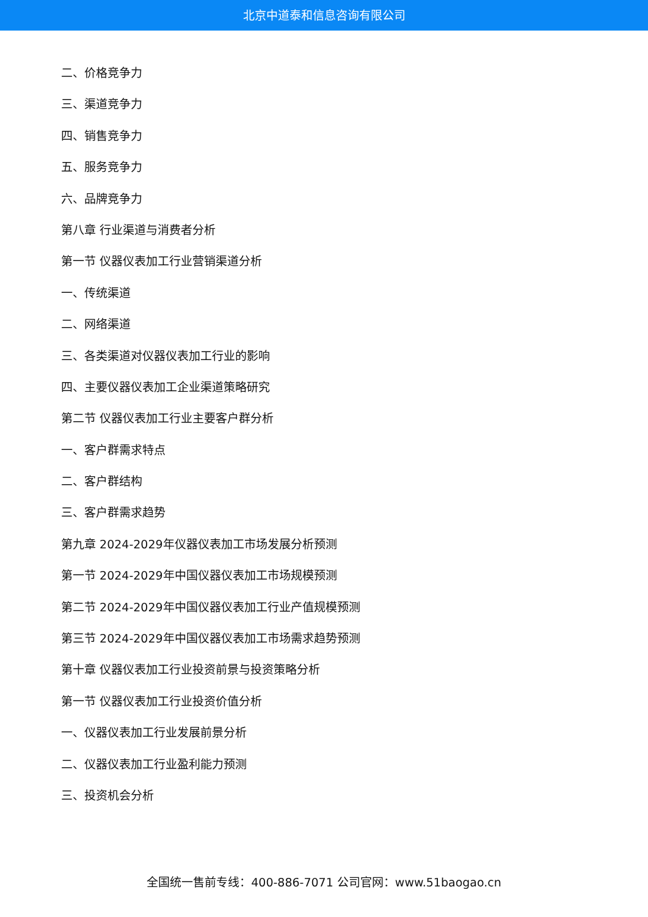北京中道泰和信息咨询有限公司
二、价格竞争力
三、渠道竞争力
四、销售竞争力
五、服务竞争力
六、品牌竞争力
第八章 行业渠道与消费者分析
第一节 仪器仪表加工行业营销渠道分析
一、传统渠道
二、网络渠道
三、各类渠道对仪器仪表加工行业的影响
四、主要仪器仪表加工企业渠道策略研究
第二节 仪器仪表加工行业主要客户群分析
一、客户群需求特点
二、客户群结构
三、客户群需求趋势
第九章 2024-2029年仪器仪表加工市场发展分析预测
第一节 2024-2029年中国仪器仪表加工市场规模预测
第二节 2024-2029年中国仪器仪表加工行业产值规模预测
第三节 2024-2029年中国仪器仪表加工市场需求趋势预测
第十章 仪器仪表加工行业投资前景与投资策略分析
第一节 仪器仪表加工行业投资价值分析
一、仪器仪表加工行业发展前景分析
二、仪器仪表加工行业盈利能力预测
三、投资机会分析
全国统一售前专线：400-886-7071 公司官网：www.51baogao.cn